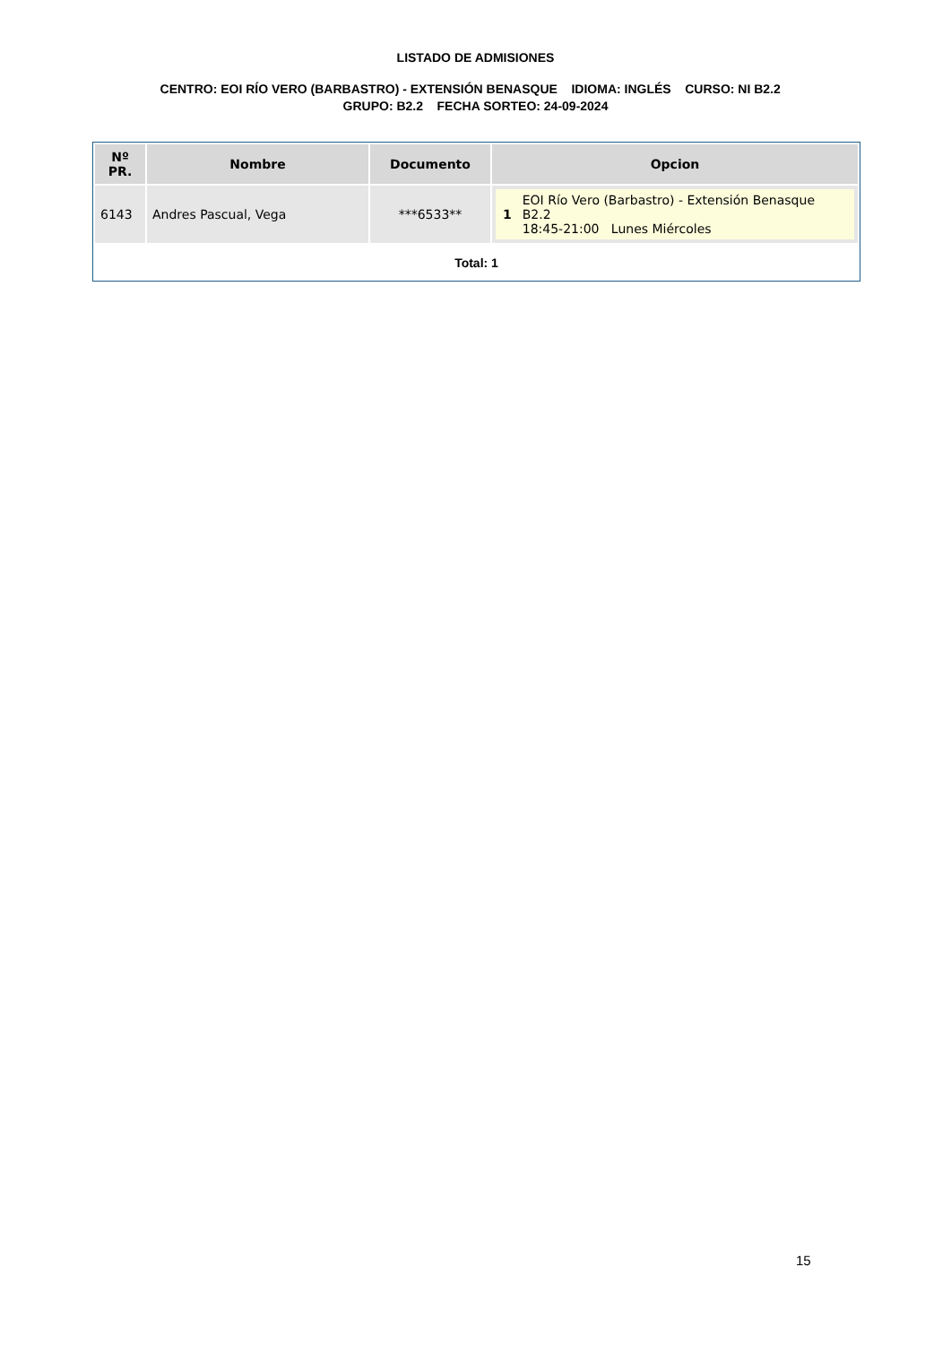LISTADO DE ADMISIONES
CENTRO: EOI RÍO VERO (BARBASTRO) - EXTENSIÓN BENASQUE IDIOMA: INGLÉS CURSO: NI B2.2 GRUPO: B2.2 FECHA SORTEO: 24-09-2024
| Nº PR. | Nombre | Documento | Opcion |
| --- | --- | --- | --- |
| 6143 | Andres Pascual, Vega | ***6533** | 1 EOI Río Vero (Barbastro) - Extensión Benasque B2.2 18:45-21:00 Lunes Miércoles |
Total: 1
15